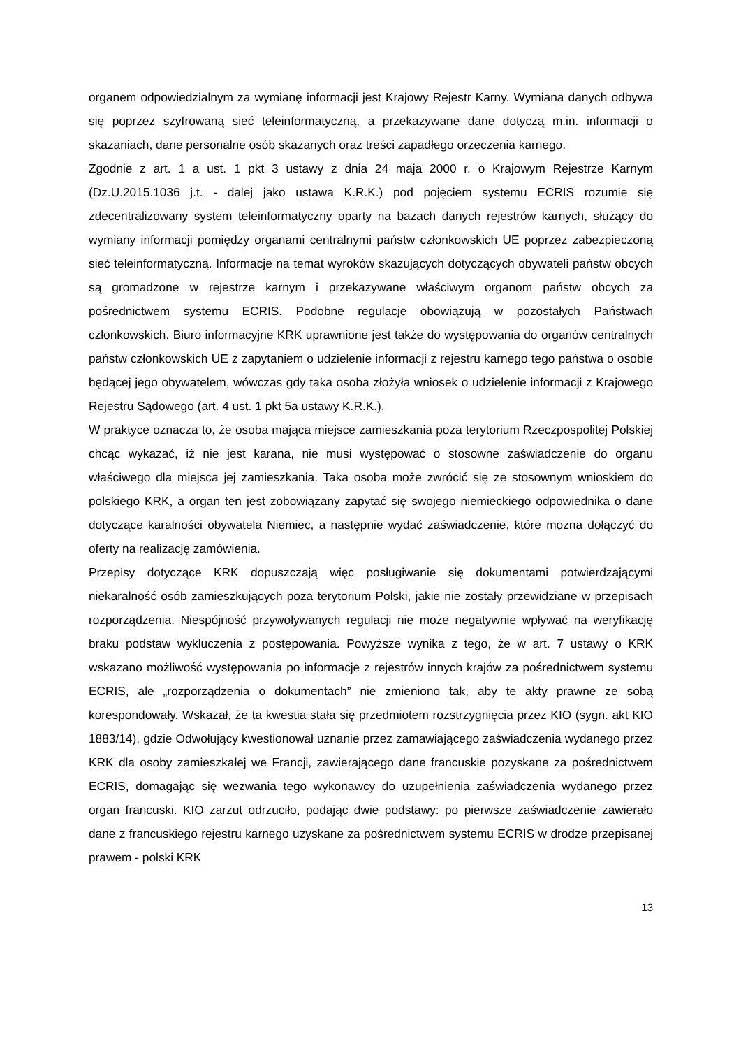organem odpowiedzialnym za wymianę informacji jest Krajowy Rejestr Karny. Wymiana danych odbywa się poprzez szyfrowaną sieć teleinformatyczną, a przekazywane dane dotyczą m.in. informacji o skazaniach, dane personalne osób skazanych oraz treści zapadłego orzeczenia karnego.
Zgodnie z art. 1 a ust. 1 pkt 3 ustawy z dnia 24 maja 2000 r. o Krajowym Rejestrze Karnym (Dz.U.2015.1036 j.t. - dalej jako ustawa K.R.K.) pod pojęciem systemu ECRIS rozumie się zdecentralizowany system teleinformatyczny oparty na bazach danych rejestrów karnych, służący do wymiany informacji pomiędzy organami centralnymi państw członkowskich UE poprzez zabezpieczoną sieć teleinformatyczną. Informacje na temat wyroków skazujących dotyczących obywateli państw obcych są gromadzone w rejestrze karnym i przekazywane właściwym organom państw obcych za pośrednictwem systemu ECRIS. Podobne regulacje obowiązują w pozostałych Państwach członkowskich. Biuro informacyjne KRK uprawnione jest także do występowania do organów centralnych państw członkowskich UE z zapytaniem o udzielenie informacji z rejestru karnego tego państwa o osobie będącej jego obywatelem, wówczas gdy taka osoba złożyła wniosek o udzielenie informacji z Krajowego Rejestru Sądowego (art. 4 ust. 1 pkt 5a ustawy K.R.K.).
W praktyce oznacza to, że osoba mająca miejsce zamieszkania poza terytorium Rzeczpospolitej Polskiej chcąc wykazać, iż nie jest karana, nie musi występować o stosowne zaświadczenie do organu właściwego dla miejsca jej zamieszkania. Taka osoba może zwrócić się ze stosownym wnioskiem do polskiego KRK, a organ ten jest zobowiązany zapytać się swojego niemieckiego odpowiednika o dane dotyczące karalności obywatela Niemiec, a następnie wydać zaświadczenie, które można dołączyć do oferty na realizację zamówienia.
Przepisy dotyczące KRK dopuszczają więc posługiwanie się dokumentami potwierdzającymi niekaralność osób zamieszkujących poza terytorium Polski, jakie nie zostały przewidziane w przepisach rozporządzenia. Niespójność przywoływanych regulacji nie może negatywnie wpływać na weryfikację braku podstaw wykluczenia z postępowania. Powyższe wynika z tego, że w art. 7 ustawy o KRK wskazano możliwość występowania po informacje z rejestrów innych krajów za pośrednictwem systemu ECRIS, ale „rozporządzenia o dokumentach” nie zmieniono tak, aby te akty prawne ze sobą korespondowały. Wskazał, że ta kwestia stała się przedmiotem rozstrzygnięcia przez KIO (sygn. akt KIO 1883/14), gdzie Odwołujący kwestionował uznanie przez zamawiającego zaświadczenia wydanego przez KRK dla osoby zamieszkałej we Francji, zawierającego dane francuskie pozyskane za pośrednictwem ECRIS, domagając się wezwania tego wykonawcy do uzupełnienia zaświadczenia wydanego przez organ francuski. KIO zarzut odrzuciło, podając dwie podstawy: po pierwsze zaświadczenie zawierało dane z francuskiego rejestru karnego uzyskane za pośrednictwem systemu ECRIS w drodze przepisanej prawem - polski KRK
13